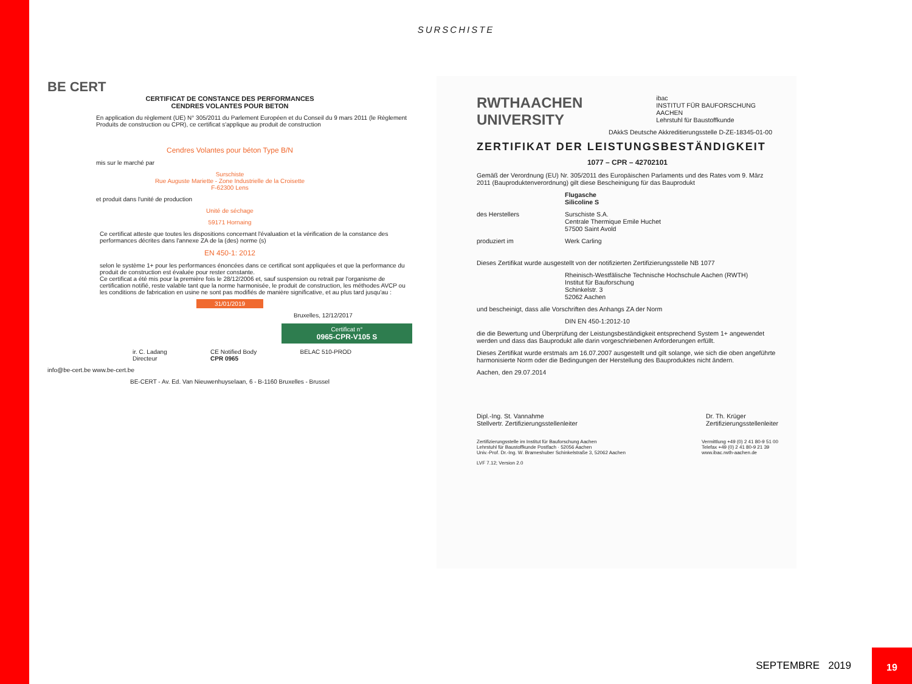SURSCHISTE
BE CERT
CERTIFICAT DE CONSTANCE DES PERFORMANCES
CENDRES VOLANTES POUR BETON
En application du règlement (UE) N° 305/2011 du Parlement Européen et du Conseil du 9 mars 2011 (le Règlement Produits de construction ou CPR), ce certificat s'applique au produit de construction
Cendres Volantes pour béton Type B/N
mis sur le marché par
Surschiste
Rue Auguste Mariette - Zone Industrielle de la Croisette
F-62300 Lens
et produit dans l'unité de production
Unité de séchage
59171 Hornaing
Ce certificat atteste que toutes les dispositions concernant l'évaluation et la vérification de la constance des performances décrites dans l'annexe ZA de la (des) norme (s)
EN 450-1: 2012
selon le système 1+ pour les performances énoncées dans ce certificat sont appliquées et que la performance du produit de construction est évaluée pour rester constante.
Ce certificat a été mis pour la première fois le 28/12/2006 et, sauf suspension ou retrait par l'organisme de certification notifié, reste valable tant que la norme harmonisée, le produit de construction, les méthodes AVCP ou les conditions de fabrication en usine ne sont pas modifiés de manière significative, et au plus tard jusqu'au :
31/01/2019
Bruxelles, 12/12/2017
Certificat n°
0965-CPR-V105 S
ir. C. Ladang
Directeur CE Notified Body
CPR 0965 BELAC 510-PROD
info@be-cert.be www.be-cert.be
BE-CERT - Av. Ed. Van Nieuwenhuyselaan, 6 - B-1160 Bruxelles - Brussel
RWTHAACHEN UNIVERSITY ibac
INSTITUT FÜR BAUFORSCHUNG AACHEN
Lehrstuhl für Baustoffkunde
DAkkS Deutsche Akkreditierungsstelle D-ZE-18345-01-00
ZERTIFIKAT DER LEISTUNGSBESTÄNDIGKEIT
1077 – CPR – 42702101
Gemäß der Verordnung (EU) Nr. 305/2011 des Europäischen Parlaments und des Rates vom 9. März 2011 (Bauproduktenverordnung) gilt diese Bescheinigung für das Bauprodukt
Flugasche
Silicoline S
des Herstellers Surschiste S.A.
Centrale Thermique Emile Huchet
57500 Saint Avold
produziert im Werk Carling
Dieses Zertifikat wurde ausgestellt von der notifizierten Zertifizierungsstelle NB 1077
Rheinisch-Westfälische Technische Hochschule Aachen (RWTH)
Institut für Bauforschung
Schinkelstr. 3
52062 Aachen
und bescheinigt, dass alle Vorschriften des Anhangs ZA der Norm
DIN EN 450-1:2012-10
die die Bewertung und Überprüfung der Leistungsbeständigkeit entsprechend System 1+ angewendet werden und dass das Bauprodukt alle darin vorgeschriebenen Anforderungen erfüllt.
Dieses Zertifikat wurde erstmals am 16.07.2007 ausgestellt und gilt solange, wie sich die oben angeführte harmonisierte Norm oder die Bedingungen der Herstellung des Bauproduktes nicht ändern.
Aachen, den 29.07.2014
Dipl.-Ing. St. Vannahme
Stellvertr. Zertifizierungsstellenleiter Dr. Th. Krüger
Zertifizierungsstellenleiter
Zertifizierungsstelle im Institut für Bauforschung Aachen
Lehrstuhl für Baustoffkunde Postfach · 52056 Aachen
Univ.-Prof. Dr.-Ing. W. Brameshuber Schinkelstraße 3, 52062 Aachen Vermittlung +49 (0) 2 41 80-9 51 00
Telefax +49 (0) 2 41 80-9 21 39
www.ibac.rwth-aachen.de
LVF 7.12; Version 2.0
SEPTEMBRE 2019
19